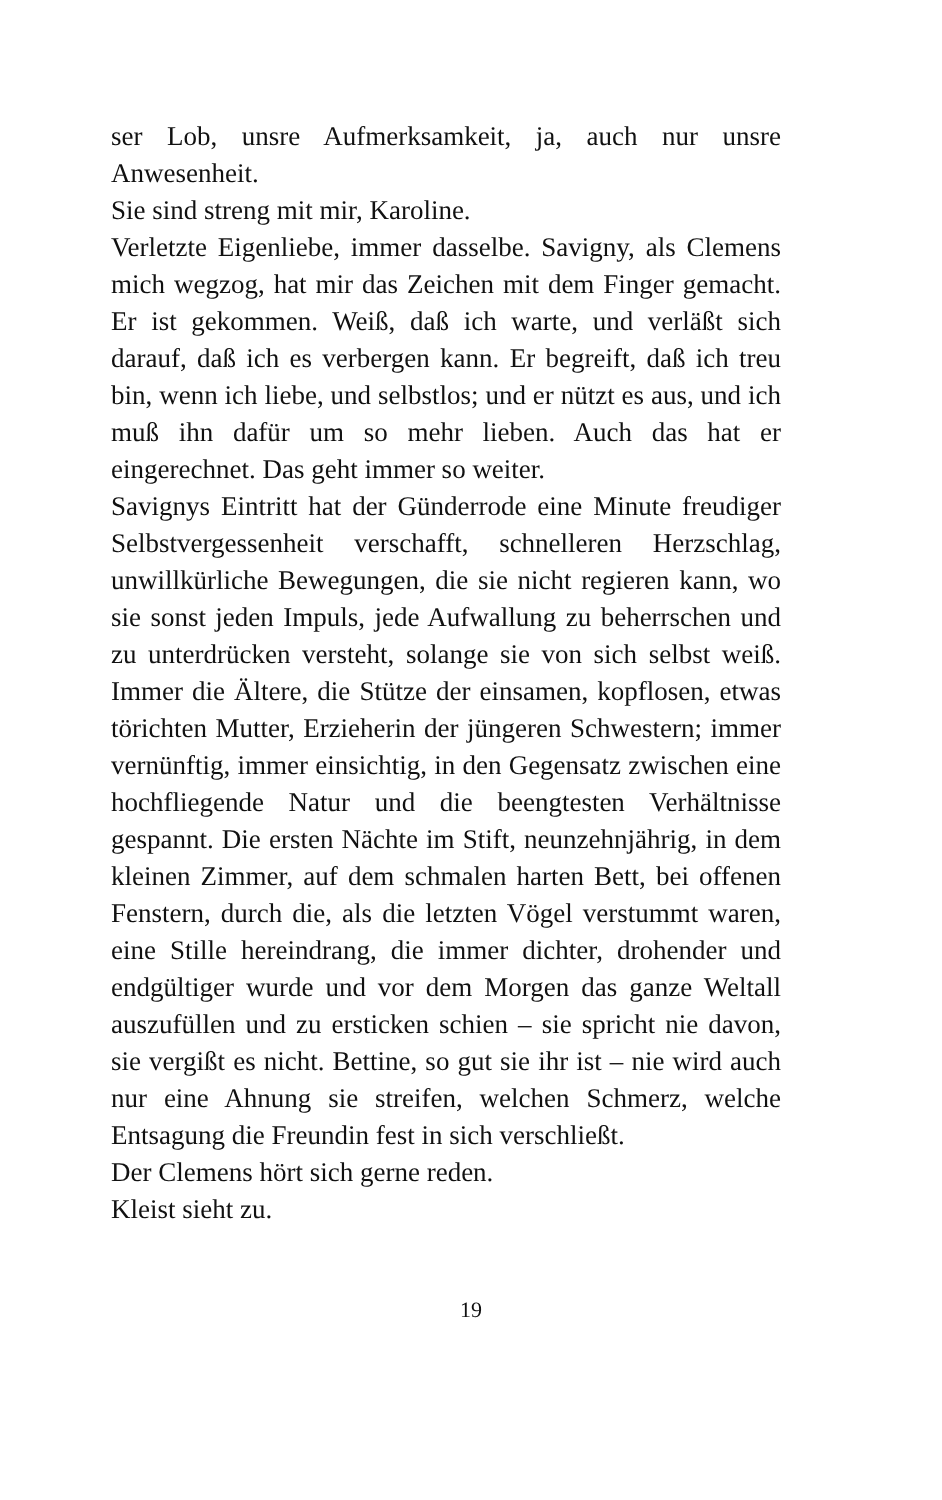ser Lob, unsre Aufmerksamkeit, ja, auch nur unsre Anwesenheit.
Sie sind streng mit mir, Karoline.
Verletzte Eigenliebe, immer dasselbe. Savigny, als Clemens mich wegzog, hat mir das Zeichen mit dem Finger gemacht. Er ist gekommen. Weiß, daß ich warte, und verläßt sich darauf, daß ich es verbergen kann. Er begreift, daß ich treu bin, wenn ich liebe, und selbstlos; und er nützt es aus, und ich muß ihn dafür um so mehr lieben. Auch das hat er eingerechnet. Das geht immer so weiter.
Savignys Eintritt hat der Günderrode eine Minute freudiger Selbstvergessenheit verschafft, schnelleren Herzschlag, unwillkürliche Bewegungen, die sie nicht regieren kann, wo sie sonst jeden Impuls, jede Aufwallung zu beherrschen und zu unterdrücken versteht, solange sie von sich selbst weiß. Immer die Ältere, die Stütze der einsamen, kopflosen, etwas törichten Mutter, Erzieherin der jüngeren Schwestern; immer vernünftig, immer einsichtig, in den Gegensatz zwischen eine hochfliegende Natur und die beengtesten Verhältnisse gespannt. Die ersten Nächte im Stift, neunzehnjährig, in dem kleinen Zimmer, auf dem schmalen harten Bett, bei offenen Fenstern, durch die, als die letzten Vögel verstummt waren, eine Stille hereindrang, die immer dichter, drohender und endgültiger wurde und vor dem Morgen das ganze Weltall auszufüllen und zu ersticken schien – sie spricht nie davon, sie vergißt es nicht. Bettine, so gut sie ihr ist – nie wird auch nur eine Ahnung sie streifen, welchen Schmerz, welche Entsagung die Freundin fest in sich verschließt.
Der Clemens hört sich gerne reden.
Kleist sieht zu.
19